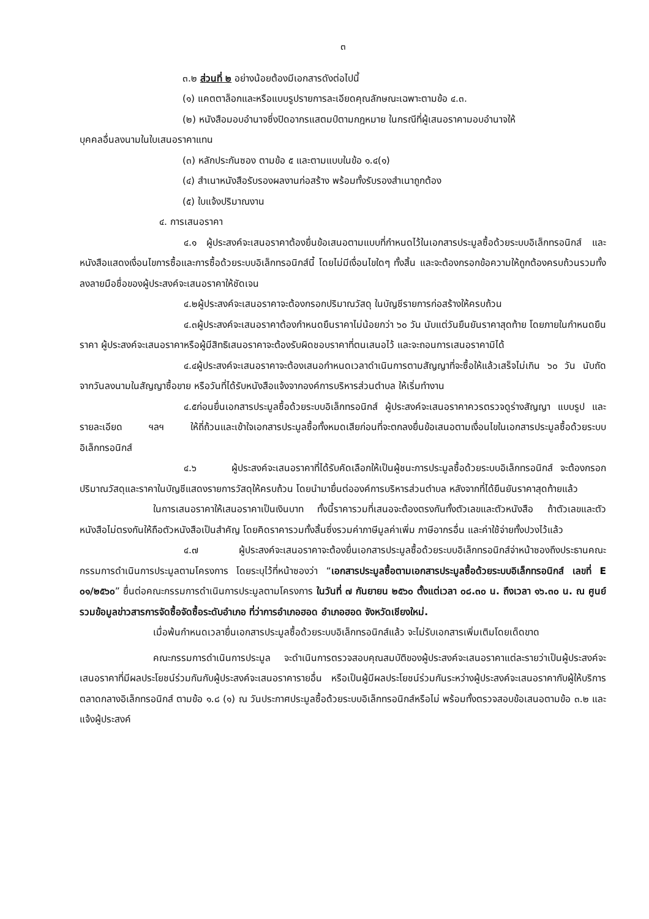๓
๓.๒ ส่วนที่ ๒ อย่างน้อยต้องมีเอกสารดังต่อไปนี้
(๑) แคตตาล็อกและหรือแบบรูปรายการละเอียดคุณลักษณะเฉพาะตามข้อ ๔.๓.
(๒) หนังสือมอบอำนาจซึ่งปิดอากรแสตมป์ตามกฎหมาย ในกรณีที่ผู้เสนอราคามอบอำนาจให้
บุคคลอื่นลงนามในใบเสนอราคาแทน
(๓) หลักประกันซอง ตามข้อ ๕ และตามแบบในข้อ ๑.๔(๑)
(๔) สำเนาหนังสือรับรองผลงานก่อสร้าง พร้อมทั้งรับรองสำเนาถูกต้อง
(๕) ใบแจ้งปริมาณงาน
๔. การเสนอราคา
๔.๑ ผู้ประสงค์จะเสนอราคาต้องยื่นข้อเสนอตามแบบที่กำหนดไว้ในเอกสารประมูลซื้อด้วยระบบอิเล็กทรอนิกส์ และหนังสือแสดงเงื่อนไขการซื้อและการซื้อด้วยระบบอิเล็กทรอนิกส์นี้ โดยไม่มีเงื่อนไขใดๆ ทั้งสิ้น และจะต้องกรอกข้อความให้ถูกต้องครบถ้วนรวมทั้งลงลายมือชื่อของผู้ประสงค์จะเสนอราคาให้ชัดเจน
๔.๒ผู้ประสงค์จะเสนอราคาจะต้องกรอกปริมาณวัสดุ ในบัญชีรายการก่อสร้างให้ครบถ้วน
๔.๓ผู้ประสงค์จะเสนอราคาต้องกำหนดยืนราคาไม่น้อยกว่า ๖๐ วัน นับแต่วันยืนยันราคาสุดท้าย โดยภายในกำหนดยืนราคา ผู้ประสงค์จะเสนอราคาหรือผู้มีสิทธิเสนอราคาจะต้องรับผิดชอบราคาที่ตนเสนอไว้ และจะถอนการเสนอราคามิได้
๔.๔ผู้ประสงค์จะเสนอราคาจะต้องเสนอกำหนดเวลาดำเนินการตามสัญญาที่จะซื้อให้แล้วเสร็จไม่เกิน ๖๐ วัน นับถัดจากวันลงนามในสัญญาซื้อขาย หรือวันที่ได้รับหนังสือแจ้งจากองค์การบริหารส่วนตำบล ให้เริ่มทำงาน
๔.๕ก่อนยื่นเอกสารประมูลซื้อด้วยระบบอิเล็กทรอนิกส์ ผู้ประสงค์จะเสนอราคาควรตรวจดูร่างสัญญา แบบรูป และรายละเอียด ฯลฯ ให้ถี่ถ้วนและเข้าใจเอกสารประมูลซื้อทั้งหมดเสียก่อนที่จะตกลงยื่นข้อเสนอตามเงื่อนไขในเอกสารประมูลซื้อด้วยระบบอิเล็กทรอนิกส์
๔.๖ ผู้ประสงค์จะเสนอราคาที่ได้รับคัดเลือกให้เป็นผู้ชนะการประมูลซื้อด้วยระบบอิเล็กทรอนิกส์ จะต้องกรอกปริมาณวัสดุและราคาในบัญชีแสดงรายการวัสดุให้ครบถ้วน โดยนำมายื่นต่อองค์การบริหารส่วนตำบล หลังจากที่ได้ยืนยันราคาสุดท้ายแล้ว
ในการเสนอราคาให้เสนอราคาเป็นเงินบาท ทั้งนี้ราคารวมที่เสนอจะต้องตรงกันทั้งตัวเลขและตัวหนังสือ ถ้าตัวเลขและตัวหนังสือไม่ตรงกันให้ถือตัวหนังสือเป็นสำคัญ โดยคิดราคารวมทั้งสิ้นซึ่งรวมค่าภาษีมูลค่าเพิ่ม ภาษีอากรอื่น และค่าใช้จ่ายทั้งปวงไว้แล้ว
๔.๗ ผู้ประสงค์จะเสนอราคาจะต้องยื่นเอกสารประมูลซื้อด้วยระบบอิเล็กทรอนิกส์จ่าหน้าซองถึงประธานคณะกรรมการดำเนินการประมูลตามโครงการ โดยระบุไว้ที่หน้าซองว่า “เอกสารประมูลซื้อตามเอกสารประมูลซื้อด้วยระบบอิเล็กทรอนิกส์ เลขที่ E ๐๑/๒๕๖๐” ยื่นต่อคณะกรรมการดำเนินการประมูลตามโครงการ ในวันที่ ๗ กันยายน ๒๕๖๐ ตั้งแต่เวลา ๐๘.๓๐ น. ถึงเวลา ๑๖.๓๐ น. ณ ศูนย์รวมข้อมูลข่าวสารการจัดซื้อจัดซื้อระดับอำเภอ ที่ว่าการอำเภอฮอด อำเภอฮอด จังหวัดเชียงใหม่.
เมื่อพ้นกำหนดเวลายื่นเอกสารประมูลซื้อด้วยระบบอิเล็กทรอนิกส์แล้ว จะไม่รับเอกสารเพิ่มเติมโดยเด็ดขาด
คณะกรรมการดำเนินการประมูล จะดำเนินการตรวจสอบคุณสมบัติของผู้ประสงค์จะเสนอราคาแต่ละรายว่าเป็นผู้ประสงค์จะเสนอราคาที่มีผลประโยชน์ร่วมกันกับผู้ประสงค์จะเสนอราคารายอื่น หรือเป็นผู้มีผลประโยชน์ร่วมกันระหว่างผู้ประสงค์จะเสนอราคากับผู้ให้บริการตลาดกลางอิเล็กทรอนิกส์ ตามข้อ ๑.๘ (๑) ณ วันประกาศประมูลซื้อด้วยระบบอิเล็กทรอนิกส์หรือไม่ พร้อมทั้งตรวจสอบข้อเสนอตามข้อ ๓.๒ และแจ้งผู้ประสงค์